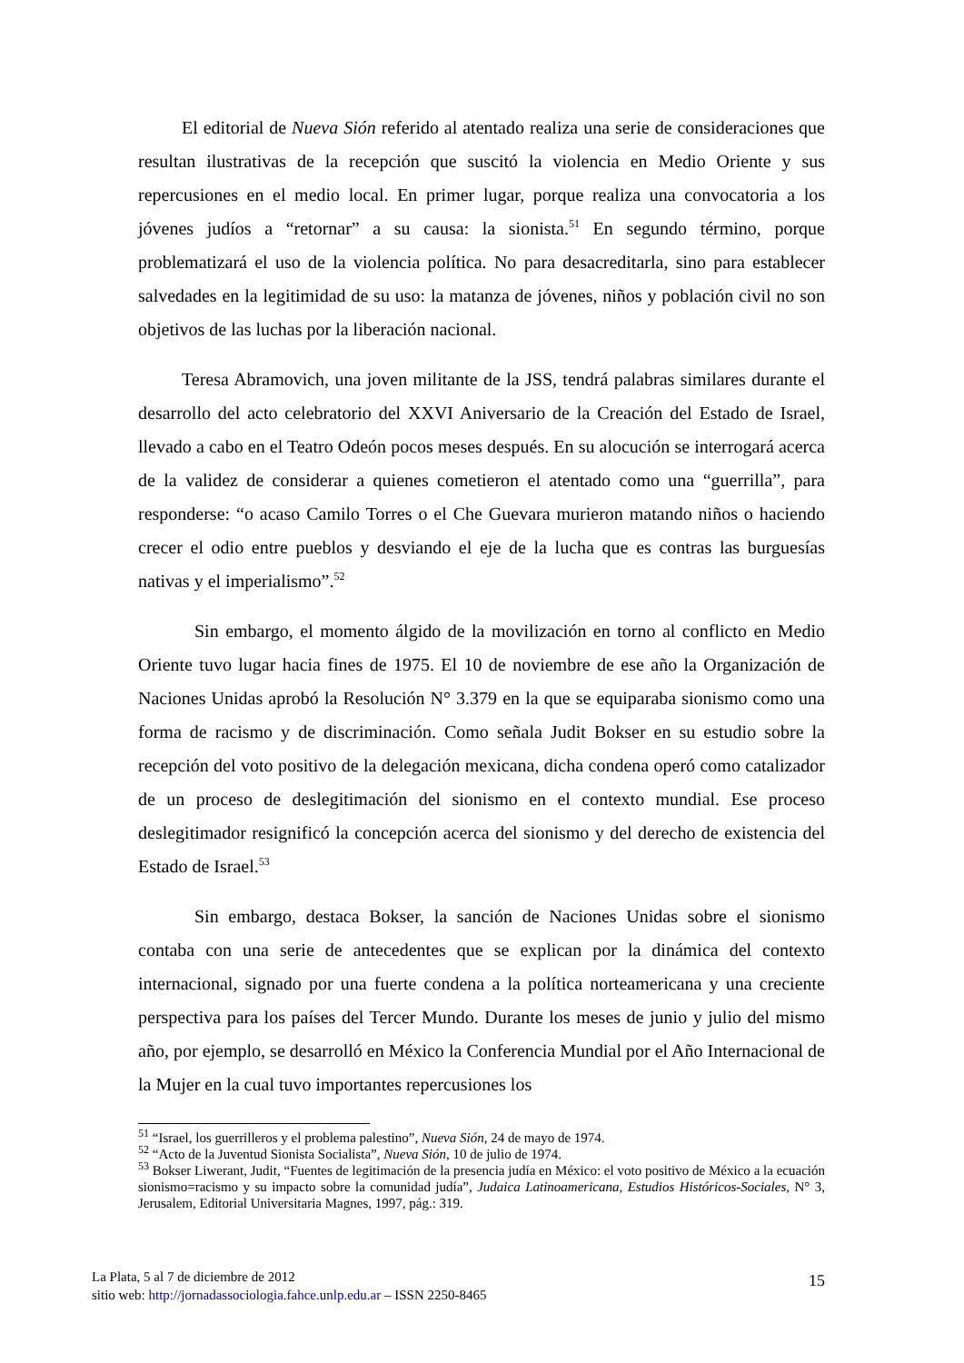El editorial de Nueva Sión referido al atentado realiza una serie de consideraciones que resultan ilustrativas de la recepción que suscitó la violencia en Medio Oriente y sus repercusiones en el medio local. En primer lugar, porque realiza una convocatoria a los jóvenes judíos a “retornar” a su causa: la sionista.<sup>51</sup> En segundo término, porque problematizará el uso de la violencia política. No para desacreditarla, sino para establecer salvedades en la legitimidad de su uso: la matanza de jóvenes, niños y población civil no son objetivos de las luchas por la liberación nacional.
Teresa Abramovich, una joven militante de la JSS, tendrá palabras similares durante el desarrollo del acto celebratorio del XXVI Aniversario de la Creación del Estado de Israel, llevado a cabo en el Teatro Odeón pocos meses después. En su alocución se interrogará acerca de la validez de considerar a quienes cometieron el atentado como una “guerrilla”, para responderse: “o acaso Camilo Torres o el Che Guevara murieron matando niños o haciendo crecer el odio entre pueblos y desviando el eje de la lucha que es contras las burguesías nativas y el imperialismo”.<sup>52</sup>
Sin embargo, el momento álgido de la movilización en torno al conflicto en Medio Oriente tuvo lugar hacia fines de 1975. El 10 de noviembre de ese año la Organización de Naciones Unidas aprobó la Resolución N° 3.379 en la que se equiparaba sionismo como una forma de racismo y de discriminación. Como señala Judit Bokser en su estudio sobre la recepción del voto positivo de la delegación mexicana, dicha condena operó como catalizador de un proceso de deslegitimación del sionismo en el contexto mundial. Ese proceso deslegitimador resignificó la concepción acerca del sionismo y del derecho de existencia del Estado de Israel.<sup>53</sup>
Sin embargo, destaca Bokser, la sanción de Naciones Unidas sobre el sionismo contaba con una serie de antecedentes que se explican por la dinámica del contexto internacional, signado por una fuerte condena a la política norteamericana y una creciente perspectiva para los países del Tercer Mundo. Durante los meses de junio y julio del mismo año, por ejemplo, se desarrolló en México la Conferencia Mundial por el Año Internacional de la Mujer en la cual tuvo importantes repercusiones los
<sup>51</sup> “Israel, los guerrilleros y el problema palestino”, Nueva Sión, 24 de mayo de 1974.
<sup>52</sup> “Acto de la Juventud Sionista Socialista”, Nueva Sión, 10 de julio de 1974.
<sup>53</sup> Bokser Liwerant, Judit, “Fuentes de legitimación de la presencia judía en México: el voto positivo de México a la ecuación sionismo=racismo y su impacto sobre la comunidad judía”, Judaica Latinoamericana, Estudios Históricos-Sociales, N° 3, Jerusalem, Editorial Universitaria Magnes, 1997, pág.: 319.
La Plata, 5 al 7 de diciembre de 2012
sitio web: http://jornadassociologia.fahce.unlp.edu.ar – ISSN 2250-8465
15